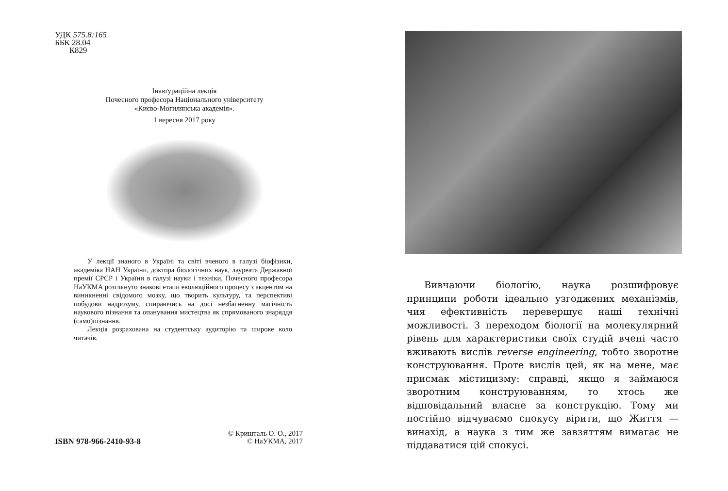УДК 575.8:165
ББК 28.04
К829
Інавґураційна лекція
Почесного професора Національного університету
«Києво-Могилянська академія».
1 вересня 2017 року
У лекції знаного в Україні та світі вченого в галузі біофізики, академіка НАН України, доктора біологічних наук, лауреата Державної премії СРСР і України в галузі науки і техніки, Почесного професора НаУКМА розглянуто знакові етапи еволюційного процесу з акцентом на виникненні свідомого мозку, що творить культуру, та перспективі побудови надрозуму, спираючись на досі незбагненну магічність наукового пізнання та опанування мистецтва як спрямованого знаряддя (само)пізнання.
Лекція розрахована на студентську аудиторію та широке коло читачів.
© Кришталь О. О., 2017
© НаУКМА, 2017
ISBN 978-966-2410-93-8
Вивчаючи біологію, наука розшифровує принципи роботи ідеально узгоджених механізмів, чия ефективність перевершує наші технічні можливості. З переходом біології на молекулярний рівень для характеристики своїх студій вчені часто вживають вислів reverse engineering, тобто зворотне конструювання. Проте вислів цей, як на мене, має присмак містицизму: справді, якщо я займаюся зворотним конструюванням, то хтось же відповідальний власне за конструкцію. Тому ми постійно відчуваємо спокусу вірити, що Життя — винахід, а наука з тим же завзяттям вимагає не піддаватися цій спокусі.